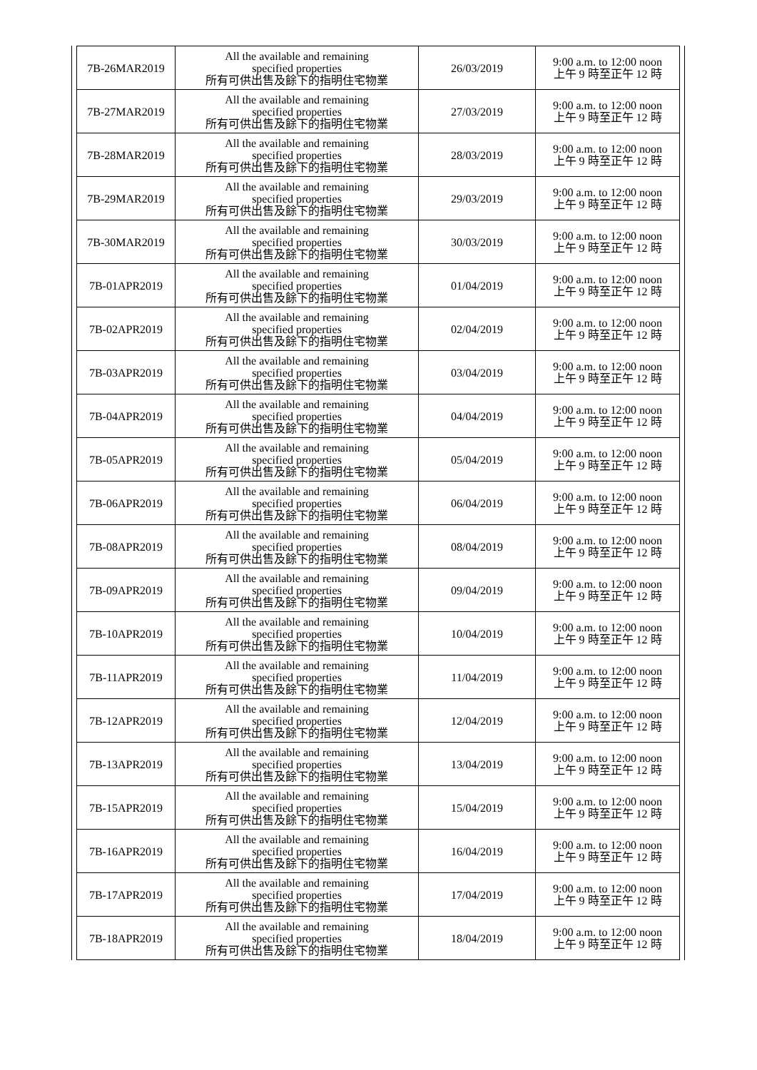| 7B-26MAR2019 | All the available and remaining specified properties 所有可供出售及餘下的指明住宅物業 | 26/03/2019 | 9:00 a.m. to 12:00 noon 上午 9 時至正午 12 時 |
| 7B-27MAR2019 | All the available and remaining specified properties 所有可供出售及餘下的指明住宅物業 | 27/03/2019 | 9:00 a.m. to 12:00 noon 上午 9 時至正午 12 時 |
| 7B-28MAR2019 | All the available and remaining specified properties 所有可供出售及餘下的指明住宅物業 | 28/03/2019 | 9:00 a.m. to 12:00 noon 上午 9 時至正午 12 時 |
| 7B-29MAR2019 | All the available and remaining specified properties 所有可供出售及餘下的指明住宅物業 | 29/03/2019 | 9:00 a.m. to 12:00 noon 上午 9 時至正午 12 時 |
| 7B-30MAR2019 | All the available and remaining specified properties 所有可供出售及餘下的指明住宅物業 | 30/03/2019 | 9:00 a.m. to 12:00 noon 上午 9 時至正午 12 時 |
| 7B-01APR2019 | All the available and remaining specified properties 所有可供出售及餘下的指明住宅物業 | 01/04/2019 | 9:00 a.m. to 12:00 noon 上午 9 時至正午 12 時 |
| 7B-02APR2019 | All the available and remaining specified properties 所有可供出售及餘下的指明住宅物業 | 02/04/2019 | 9:00 a.m. to 12:00 noon 上午 9 時至正午 12 時 |
| 7B-03APR2019 | All the available and remaining specified properties 所有可供出售及餘下的指明住宅物業 | 03/04/2019 | 9:00 a.m. to 12:00 noon 上午 9 時至正午 12 時 |
| 7B-04APR2019 | All the available and remaining specified properties 所有可供出售及餘下的指明住宅物業 | 04/04/2019 | 9:00 a.m. to 12:00 noon 上午 9 時至正午 12 時 |
| 7B-05APR2019 | All the available and remaining specified properties 所有可供出售及餘下的指明住宅物業 | 05/04/2019 | 9:00 a.m. to 12:00 noon 上午 9 時至正午 12 時 |
| 7B-06APR2019 | All the available and remaining specified properties 所有可供出售及餘下的指明住宅物業 | 06/04/2019 | 9:00 a.m. to 12:00 noon 上午 9 時至正午 12 時 |
| 7B-08APR2019 | All the available and remaining specified properties 所有可供出售及餘下的指明住宅物業 | 08/04/2019 | 9:00 a.m. to 12:00 noon 上午 9 時至正午 12 時 |
| 7B-09APR2019 | All the available and remaining specified properties 所有可供出售及餘下的指明住宅物業 | 09/04/2019 | 9:00 a.m. to 12:00 noon 上午 9 時至正午 12 時 |
| 7B-10APR2019 | All the available and remaining specified properties 所有可供出售及餘下的指明住宅物業 | 10/04/2019 | 9:00 a.m. to 12:00 noon 上午 9 時至正午 12 時 |
| 7B-11APR2019 | All the available and remaining specified properties 所有可供出售及餘下的指明住宅物業 | 11/04/2019 | 9:00 a.m. to 12:00 noon 上午 9 時至正午 12 時 |
| 7B-12APR2019 | All the available and remaining specified properties 所有可供出售及餘下的指明住宅物業 | 12/04/2019 | 9:00 a.m. to 12:00 noon 上午 9 時至正午 12 時 |
| 7B-13APR2019 | All the available and remaining specified properties 所有可供出售及餘下的指明住宅物業 | 13/04/2019 | 9:00 a.m. to 12:00 noon 上午 9 時至正午 12 時 |
| 7B-15APR2019 | All the available and remaining specified properties 所有可供出售及餘下的指明住宅物業 | 15/04/2019 | 9:00 a.m. to 12:00 noon 上午 9 時至正午 12 時 |
| 7B-16APR2019 | All the available and remaining specified properties 所有可供出售及餘下的指明住宅物業 | 16/04/2019 | 9:00 a.m. to 12:00 noon 上午 9 時至正午 12 時 |
| 7B-17APR2019 | All the available and remaining specified properties 所有可供出售及餘下的指明住宅物業 | 17/04/2019 | 9:00 a.m. to 12:00 noon 上午 9 時至正午 12 時 |
| 7B-18APR2019 | All the available and remaining specified properties 所有可供出售及餘下的指明住宅物業 | 18/04/2019 | 9:00 a.m. to 12:00 noon 上午 9 時至正午 12 時 |